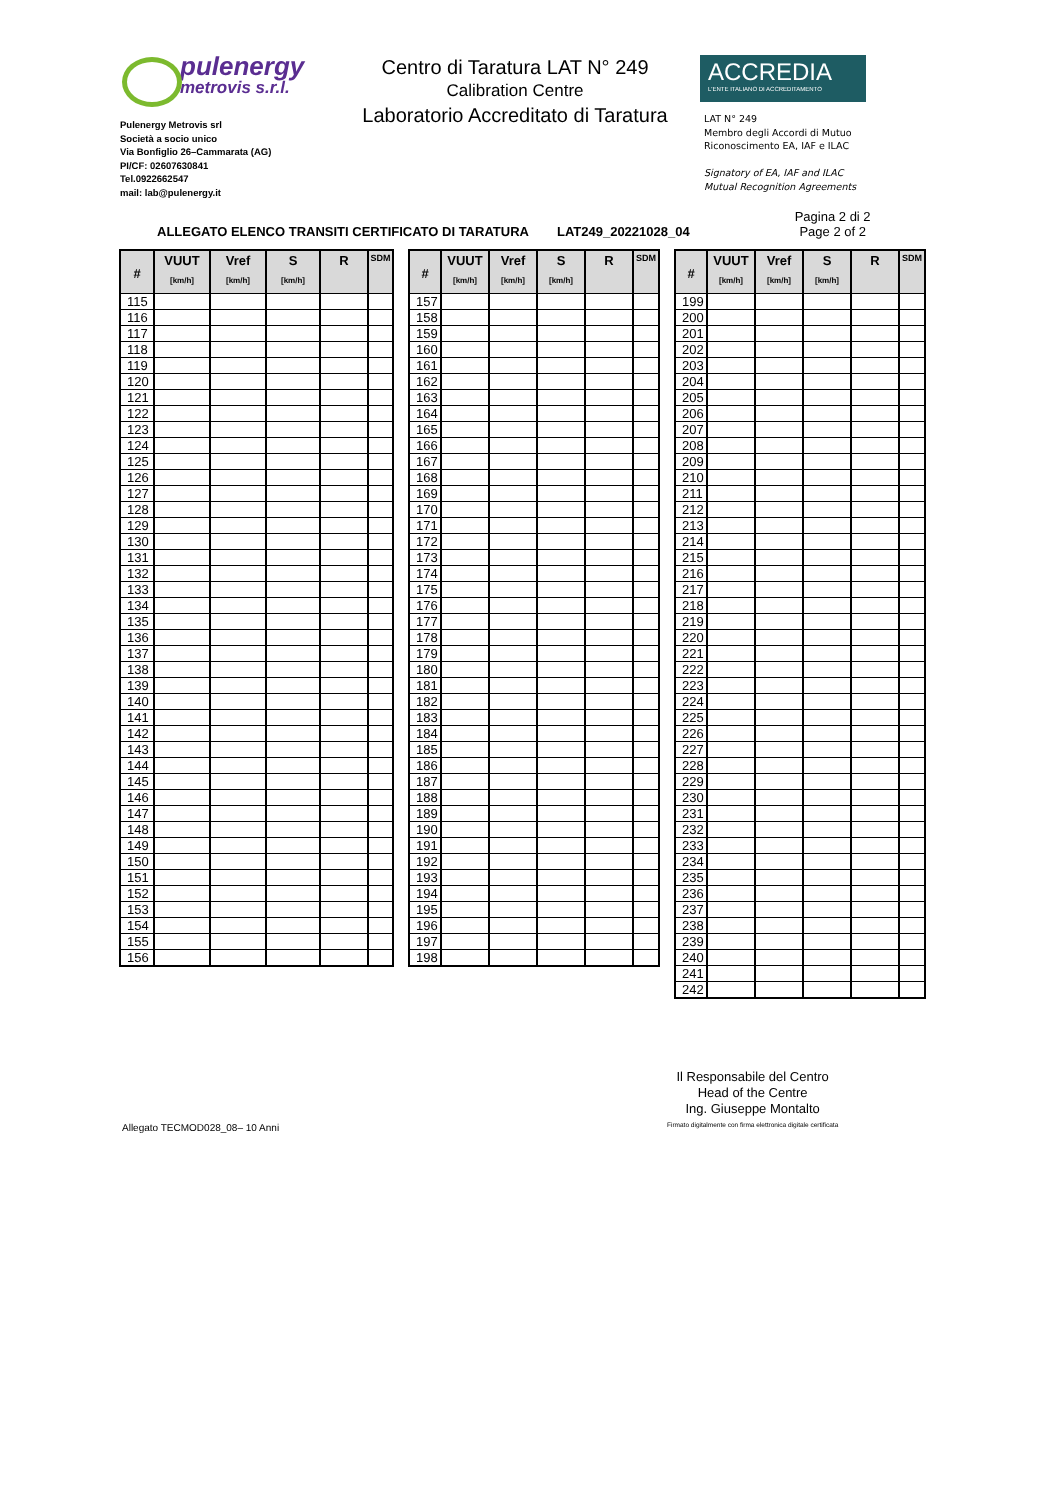pulenergy
metrovis s.r.l.
Pulenergy Metrovis srl
Società a socio unico
Via Bonfiglio 26–Cammarata (AG)
PI/CF: 02607630841
Tel.0922662547
mail: lab@pulenergy.it
Centro di Taratura LAT N° 249
Calibration Centre
Laboratorio Accreditato di Taratura
ACCREDIA
L'ENTE ITALIANO DI ACCREDITAMENTO
LAT N° 249
Membro degli Accordi di Mutuo
Riconoscimento EA, IAF e ILAC
Signatory of EA, IAF and ILAC
Mutual Recognition Agreements
ALLEGATO ELENCO TRANSITI CERTIFICATO DI TARATURA LAT249_20221028_04
Pagina 2 di 2
Page 2 of 2
| # | VUUT [km/h] | Vref [km/h] | S [km/h] | R | SDM |
| --- | --- | --- | --- | --- | --- |
| 115 | | | | | |
| 116 | | | | | |
| 117 | | | | | |
| 118 | | | | | |
| 119 | | | | | |
| 120 | | | | | |
| 121 | | | | | |
| 122 | | | | | |
| 123 | | | | | |
| 124 | | | | | |
| 125 | | | | | |
| 126 | | | | | |
| 127 | | | | | |
| 128 | | | | | |
| 129 | | | | | |
| 130 | | | | | |
| 131 | | | | | |
| 132 | | | | | |
| 133 | | | | | |
| 134 | | | | | |
| 135 | | | | | |
| 136 | | | | | |
| 137 | | | | | |
| 138 | | | | | |
| 139 | | | | | |
| 140 | | | | | |
| 141 | | | | | |
| 142 | | | | | |
| 143 | | | | | |
| 144 | | | | | |
| 145 | | | | | |
| 146 | | | | | |
| 147 | | | | | |
| 148 | | | | | |
| 149 | | | | | |
| 150 | | | | | |
| 151 | | | | | |
| 152 | | | | | |
| 153 | | | | | |
| 154 | | | | | |
| 155 | | | | | |
| 156 | | | | | |
| # | VUUT [km/h] | Vref [km/h] | S [km/h] | R | SDM |
| --- | --- | --- | --- | --- | --- |
| 157 | | | | | |
| 158 | | | | | |
| 159 | | | | | |
| 160 | | | | | |
| 161 | | | | | |
| 162 | | | | | |
| 163 | | | | | |
| 164 | | | | | |
| 165 | | | | | |
| 166 | | | | | |
| 167 | | | | | |
| 168 | | | | | |
| 169 | | | | | |
| 170 | | | | | |
| 171 | | | | | |
| 172 | | | | | |
| 173 | | | | | |
| 174 | | | | | |
| 175 | | | | | |
| 176 | | | | | |
| 177 | | | | | |
| 178 | | | | | |
| 179 | | | | | |
| 180 | | | | | |
| 181 | | | | | |
| 182 | | | | | |
| 183 | | | | | |
| 184 | | | | | |
| 185 | | | | | |
| 186 | | | | | |
| 187 | | | | | |
| 188 | | | | | |
| 189 | | | | | |
| 190 | | | | | |
| 191 | | | | | |
| 192 | | | | | |
| 193 | | | | | |
| 194 | | | | | |
| 195 | | | | | |
| 196 | | | | | |
| 197 | | | | | |
| 198 | | | | | |
| # | VUUT [km/h] | Vref [km/h] | S [km/h] | R | SDM |
| --- | --- | --- | --- | --- | --- |
| 199 | | | | | |
| 200 | | | | | |
| 201 | | | | | |
| 202 | | | | | |
| 203 | | | | | |
| 204 | | | | | |
| 205 | | | | | |
| 206 | | | | | |
| 207 | | | | | |
| 208 | | | | | |
| 209 | | | | | |
| 210 | | | | | |
| 211 | | | | | |
| 212 | | | | | |
| 213 | | | | | |
| 214 | | | | | |
| 215 | | | | | |
| 216 | | | | | |
| 217 | | | | | |
| 218 | | | | | |
| 219 | | | | | |
| 220 | | | | | |
| 221 | | | | | |
| 222 | | | | | |
| 223 | | | | | |
| 224 | | | | | |
| 225 | | | | | |
| 226 | | | | | |
| 227 | | | | | |
| 228 | | | | | |
| 229 | | | | | |
| 230 | | | | | |
| 231 | | | | | |
| 232 | | | | | |
| 233 | | | | | |
| 234 | | | | | |
| 235 | | | | | |
| 236 | | | | | |
| 237 | | | | | |
| 238 | | | | | |
| 239 | | | | | |
| 240 | | | | | |
| 241 | | | | | |
| 242 | | | | | |
Allegato TECMOD028_08– 10 Anni
Il Responsabile del Centro
Head of the Centre
Ing. Giuseppe Montalto
Firmato digitalmente con firma elettronica digitale certificata